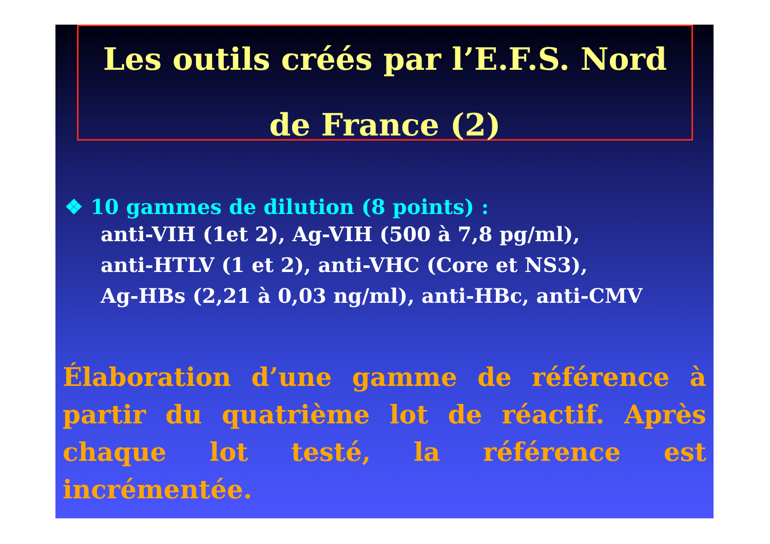Les outils créés par l’E.F.S. Nord
de France (2)
❖ 10 gammes de dilution (8 points) :
anti-VIH (1et 2), Ag-VIH (500 à 7,8 pg/ml),
anti-HTLV (1 et 2), anti-VHC (Core et NS3),
Ag-HBs (2,21 à 0,03 ng/ml), anti-HBc, anti-CMV
Élaboration d’une gamme de référence à partir du quatrième lot de réactif. Après chaque lot testé, la référence est incrémentée.